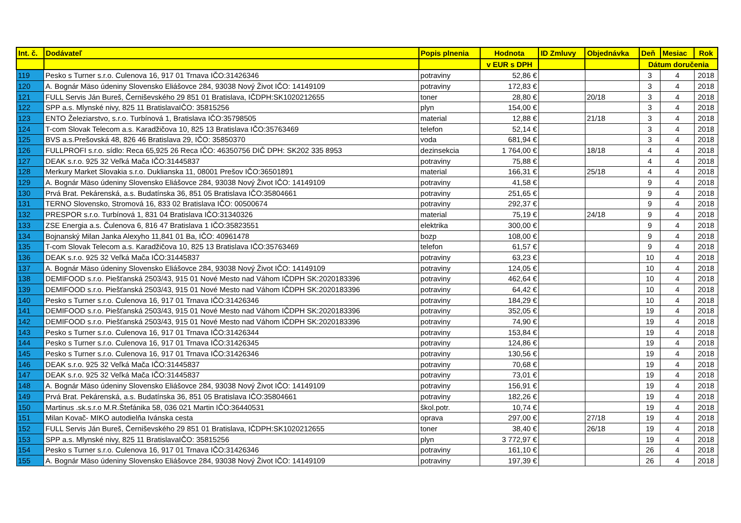| Int. č. | Dodávateľ | Popis plnenia | Hodnota | ID Zmluvy | Objednávka | Deň | Mesiac | Rok |
| --- | --- | --- | --- | --- | --- | --- | --- | --- |
| | | | v EUR s DPH | | | Dátum doručenia | | |
| 119 | Pesko s Turner s.r.o. Culenova 16, 917 01 Trnava IČO:31426346 | potraviny | 52,86 € | | | 3 | 4 | 2018 |
| 120 | A. Bognár Mäso údeniny Slovensko Eliášovce 284, 93038 Nový Život IČO: 14149109 | potraviny | 172,83 € | | | 3 | 4 | 2018 |
| 121 | FULL Servis Ján Bureš, Černiševského 29 851 01 Bratislava, IČDPH:SK1020212655 | toner | 28,80 € | | 20/18 | 3 | 4 | 2018 |
| 122 | SPP a.s. Mlynské nivy, 825 11 BratislavaIČO: 35815256 | plyn | 154,00 € | | | 3 | 4 | 2018 |
| 123 | ENTO Železiarstvo, s.r.o. Turbínová 1, Bratislava IČO:35798505 | material | 12,88 € | | 21/18 | 3 | 4 | 2018 |
| 124 | T-com Slovak Telecom a.s. Karadžičova 10, 825 13 Bratislava IČO:35763469 | telefon | 52,14 € | | | 3 | 4 | 2018 |
| 125 | BVS a.s.Prešovská 48, 826 46 Bratislava 29, IČO: 35850370 | voda | 681,94 € | | | 3 | 4 | 2018 |
| 126 | FULLPROFI s.r.o. sídlo: Reca 65,925 26 Reca IČO: 46350756 DIČ DPH: SK202 335 8953 | dezinsekcia | 1 764,00 € | | 18/18 | 4 | 4 | 2018 |
| 127 | DEAK s.r.o. 925 32 Veľká Mača IČO:31445837 | potraviny | 75,88 € | | | 4 | 4 | 2018 |
| 128 | Merkury Market Slovakia s.r.o. Duklianska 11, 08001 Prešov IČO:36501891 | material | 166,31 € | | 25/18 | 4 | 4 | 2018 |
| 129 | A. Bognár Mäso údeniny Slovensko Eliášovce 284, 93038 Nový Život IČO: 14149109 | potraviny | 41,58 € | | | 9 | 4 | 2018 |
| 130 | Prvá Brat. Pekárenská, a.s. Budatínska 36, 851 05 Bratislava IČO:35804661 | potraviny | 251,65 € | | | 9 | 4 | 2018 |
| 131 | TERNO Slovensko, Stromová 16, 833 02 Bratislava IČO: 00500674 | potraviny | 292,37 € | | | 9 | 4 | 2018 |
| 132 | PRESPOR s.r.o. Turbínová 1, 831 04 Bratislava IČO:31340326 | material | 75,19 € | | 24/18 | 9 | 4 | 2018 |
| 133 | ZSE Energia a.s. Čulenova 6, 816 47 Bratislava 1 IČO:35823551 | elektrika | 300,00 € | | | 9 | 4 | 2018 |
| 134 | Bojnanský Milan Janka Alexyho 11,841 01 Ba, IČO: 40961478 | bozp | 108,00 € | | | 9 | 4 | 2018 |
| 135 | T-com Slovak Telecom a.s. Karadžičova 10, 825 13 Bratislava IČO:35763469 | telefon | 61,57 € | | | 9 | 4 | 2018 |
| 136 | DEAK s.r.o. 925 32 Veľká Mača IČO:31445837 | potraviny | 63,23 € | | | 10 | 4 | 2018 |
| 137 | A. Bognár Mäso údeniny Slovensko Eliášovce 284, 93038 Nový Život IČO: 14149109 | potraviny | 124,05 € | | | 10 | 4 | 2018 |
| 138 | DEMIFOOD s.r.o. Piešťanská 2503/43, 915 01 Nové Mesto nad Váhom IČDPH SK:2020183396 | potraviny | 462,64 € | | | 10 | 4 | 2018 |
| 139 | DEMIFOOD s.r.o. Piešťanská 2503/43, 915 01 Nové Mesto nad Váhom IČDPH SK:2020183396 | potraviny | 64,42 € | | | 10 | 4 | 2018 |
| 140 | Pesko s Turner s.r.o. Culenova 16, 917 01 Trnava IČO:31426346 | potraviny | 184,29 € | | | 10 | 4 | 2018 |
| 141 | DEMIFOOD s.r.o. Piešťanská 2503/43, 915 01 Nové Mesto nad Váhom IČDPH SK:2020183396 | potraviny | 352,05 € | | | 19 | 4 | 2018 |
| 142 | DEMIFOOD s.r.o. Piešťanská 2503/43, 915 01 Nové Mesto nad Váhom IČDPH SK:2020183396 | potraviny | 74,90 € | | | 19 | 4 | 2018 |
| 143 | Pesko s Turner s.r.o. Culenova 16, 917 01 Trnava IČO:31426344 | potraviny | 153,84 € | | | 19 | 4 | 2018 |
| 144 | Pesko s Turner s.r.o. Culenova 16, 917 01 Trnava IČO:31426345 | potraviny | 124,86 € | | | 19 | 4 | 2018 |
| 145 | Pesko s Turner s.r.o. Culenova 16, 917 01 Trnava IČO:31426346 | potraviny | 130,56 € | | | 19 | 4 | 2018 |
| 146 | DEAK s.r.o. 925 32 Veľká Mača IČO:31445837 | potraviny | 70,68 € | | | 19 | 4 | 2018 |
| 147 | DEAK s.r.o. 925 32 Veľká Mača IČO:31445837 | potraviny | 73,01 € | | | 19 | 4 | 2018 |
| 148 | A. Bognár Mäso údeniny Slovensko Eliášovce 284, 93038 Nový Život IČO: 14149109 | potraviny | 156,91 € | | | 19 | 4 | 2018 |
| 149 | Prvá Brat. Pekárenská, a.s. Budatínska 36, 851 05 Bratislava IČO:35804661 | potraviny | 182,26 € | | | 19 | 4 | 2018 |
| 150 | Martinus .sk.s.r.o M.R.Štefánika 58, 036 021 Martin IČO:36440531 | škol.potr. | 10,74 € | | | 19 | 4 | 2018 |
| 151 | Milan Kovač- MIKO autodielňa Ivánska cesta | oprava | 297,00 € | | 27/18 | 19 | 4 | 2018 |
| 152 | FULL Servis Ján Bureš, Černiševského 29 851 01 Bratislava, IČDPH:SK1020212655 | toner | 38,40 € | | 26/18 | 19 | 4 | 2018 |
| 153 | SPP a.s. Mlynské nivy, 825 11 BratislavaIČO: 35815256 | plyn | 3 772,97 € | | | 19 | 4 | 2018 |
| 154 | Pesko s Turner s.r.o. Culenova 16, 917 01 Trnava IČO:31426346 | potraviny | 161,10 € | | | 26 | 4 | 2018 |
| 155 | A. Bognár Mäso údeniny Slovensko Eliášovce 284, 93038 Nový Život IČO: 14149109 | potraviny | 197,39 € | | | 26 | 4 | 2018 |